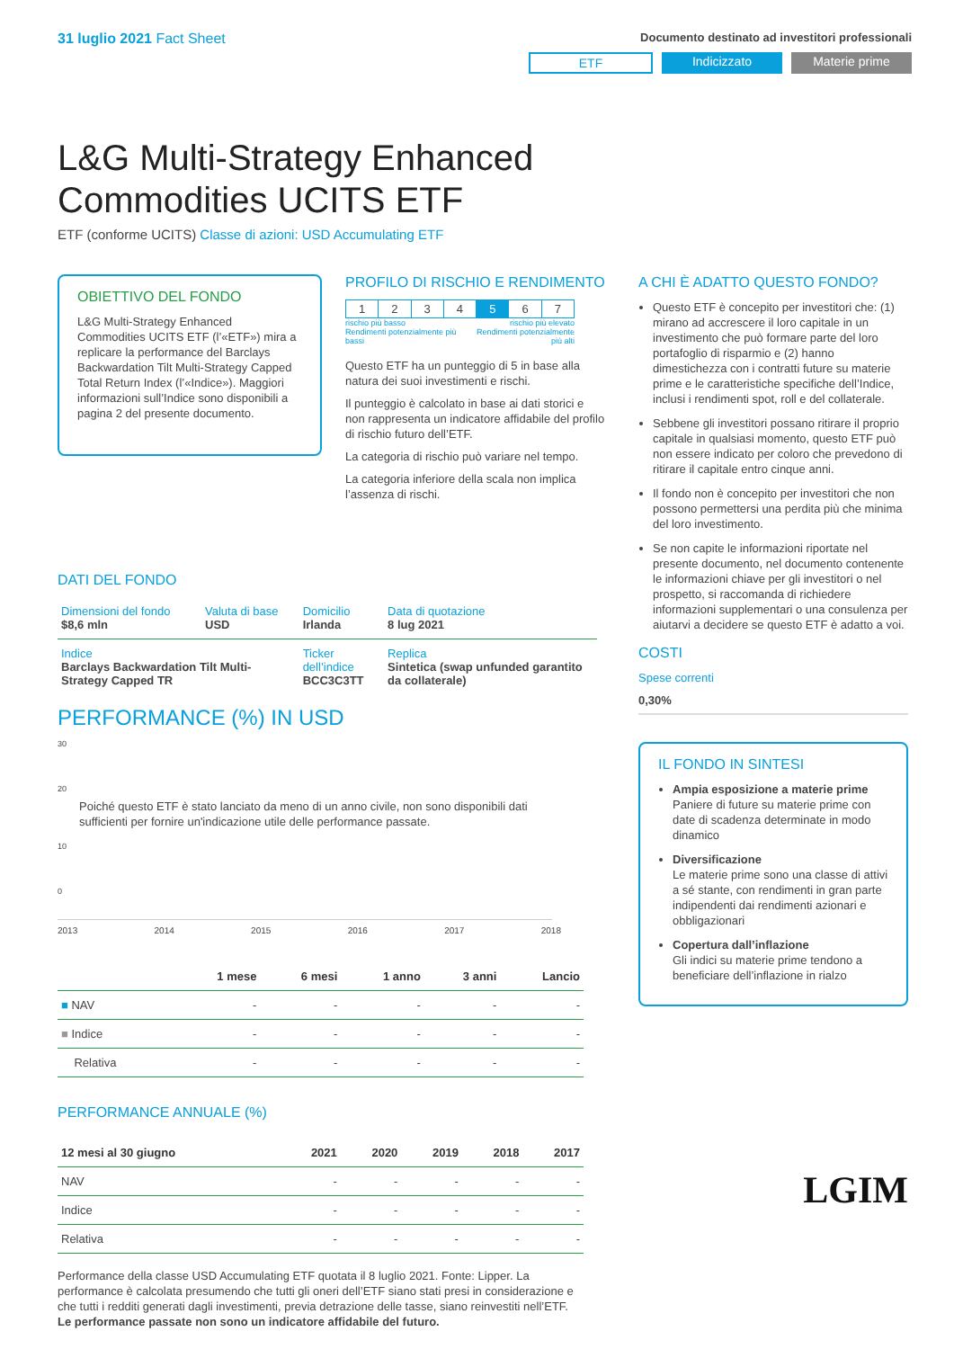31 luglio 2021 Fact Sheet
Documento destinato ad investitori professionali
ETF Indicizzato Materie prime
L&G Multi-Strategy Enhanced
Commodities UCITS ETF
ETF (conforme UCITS) Classe di azioni: USD Accumulating ETF
OBIETTIVO DEL FONDO
L&G Multi-Strategy Enhanced Commodities UCITS ETF (l’«ETF») mira a replicare la performance del Barclays Backwardation Tilt Multi-Strategy Capped Total Return Index (l’«Indice»). Maggiori informazioni sull’Indice sono disponibili a pagina 2 del presente documento.
PROFILO DI RISCHIO E RENDIMENTO
| 1 | 2 | 3 | 4 | 5 | 6 | 7 |
rischio più basso
Rendimenti potenzialmente più bassi rischio più elevato
Rendimenti potenzialmente più alti
Questo ETF ha un punteggio di 5 in base alla natura dei suoi investimenti e rischi.
Il punteggio è calcolato in base ai dati storici e non rappresenta un indicatore affidabile del profilo di rischio futuro dell’ETF.
La categoria di rischio può variare nel tempo.
La categoria inferiore della scala non implica l’assenza di rischi.
DATI DEL FONDO
| Dimensioni del fondo $8,6 mln | Valuta di base USD | Domicilio Irlanda | Data di quotazione 8 lug 2021 |
| Indice Barclays Backwardation Tilt Multi-Strategy Capped TR | | Ticker dell’indice BCC3C3TT | Replica Sintetica (swap unfunded garantito da collaterale) |
PERFORMANCE (%) IN USD
30
20
Poiché questo ETF è stato lanciato da meno di un anno civile, non sono disponibili dati sufficienti per fornire un'indicazione utile delle performance passate.
10
0
2013 2014 2015 2016 2017 2018
| | 1 mese | 6 mesi | 1 anno | 3 anni | Lancio |
| --- | --- | --- | --- | --- | --- |
| ■ NAV | - | - | - | - | - |
| ■ Indice | - | - | - | - | - |
| Relativa | - | - | - | - | - |
PERFORMANCE ANNUALE (%)
| 12 mesi al 30 giugno | 2021 | 2020 | 2019 | 2018 | 2017 |
| --- | --- | --- | --- | --- | --- |
| NAV | - | - | - | - | - |
| Indice | - | - | - | - | - |
| Relativa | - | - | - | - | - |
Performance della classe USD Accumulating ETF quotata il 8 luglio 2021. Fonte: Lipper. La performance è calcolata presumendo che tutti gli oneri dell’ETF siano stati presi in considerazione e che tutti i redditi generati dagli investimenti, previa detrazione delle tasse, siano reinvestiti nell’ETF.
Le performance passate non sono un indicatore affidabile del futuro.
A CHI È ADATTO QUESTO FONDO?
Questo ETF è concepito per investitori che: (1) mirano ad accrescere il loro capitale in un investimento che può formare parte del loro portafoglio di risparmio e (2) hanno dimestichezza con i contratti future su materie prime e le caratteristiche specifiche dell’Indice, inclusi i rendimenti spot, roll e del collaterale.
Sebbene gli investitori possano ritirare il proprio capitale in qualsiasi momento, questo ETF può non essere indicato per coloro che prevedono di ritirare il capitale entro cinque anni.
Il fondo non è concepito per investitori che non possono permettersi una perdita più che minima del loro investimento.
Se non capite le informazioni riportate nel presente documento, nel documento contenente le informazioni chiave per gli investitori o nel prospetto, si raccomanda di richiedere informazioni supplementari o una consulenza per aiutarvi a decidere se questo ETF è adatto a voi.
COSTI
Spese correnti
0,30%
IL FONDO IN SINTESI
Ampia esposizione a materie prime
Paniere di future su materie prime con date di scadenza determinate in modo dinamico
Diversificazione
Le materie prime sono una classe di attivi a sé stante, con rendimenti in gran parte indipendenti dai rendimenti azionari e obbligazionari
Copertura dall’inflazione
Gli indici su materie prime tendono a beneficiare dell’inflazione in rialzo
LGIM